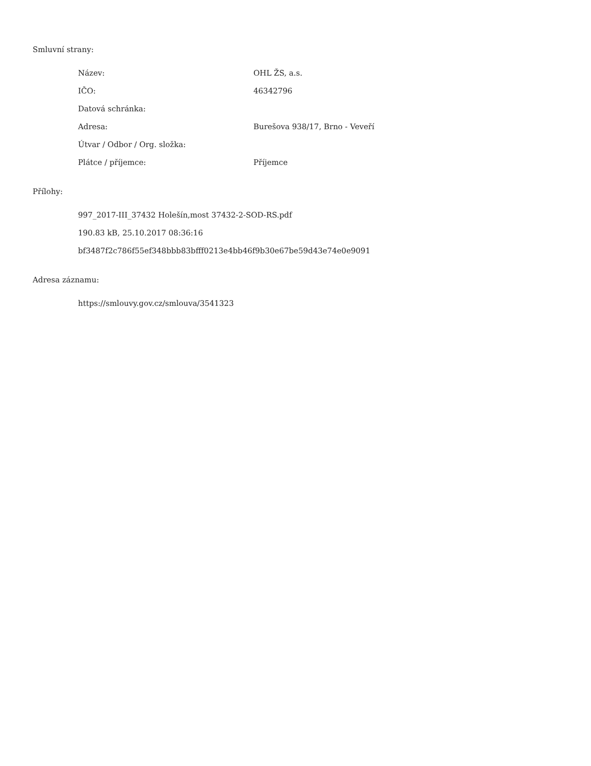Smluvní strany:
| Název: | OHL ŽS, a.s. |
| IČO: | 46342796 |
| Datová schránka: | |
| Adresa: | Burešova 938/17, Brno - Veveří |
| Útvar / Odbor / Org. složka: | |
| Plátce / příjemce: | Příjemce |
Přílohy:
| 997_2017-III_37432 Holešín,most 37432-2-SOD-RS.pdf |
| 190.83 kB, 25.10.2017 08:36:16 |
| bf3487f2c786f55ef348bbb83bfff0213e4bb46f9b30e67be59d43e74e0e9091 |
Adresa záznamu:
| https://smlouvy.gov.cz/smlouva/3541323 |